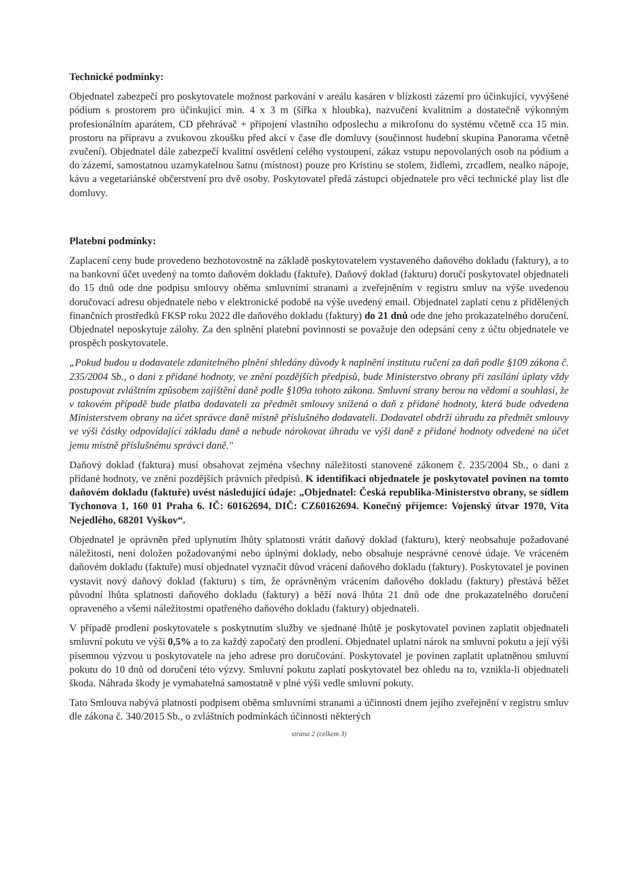Technické podmínky:
Objednatel zabezpečí pro poskytovatele možnost parkování v areálu kasáren v blízkosti zázemí pro účinkující, vyvýšené pódium s prostorem pro účinkující min. 4 x 3 m (šířka x hloubka), nazvučení kvalitním a dostatečně výkonným profesionálním aparátem, CD přehrávač + připojení vlastního odposlechu a mikrofonu do systému včetně cca 15 min. prostoru na přípravu a zvukovou zkoušku před akcí v čase dle domluvy (součinnost hudební skupina Panorama včetně zvučení). Objednatel dále zabezpečí kvalitní osvětlení celého vystoupení, zákaz vstupu nepovolaných osob na pódium a do zázemí, samostatnou uzamykatelnou šatnu (místnost) pouze pro Kristinu se stolem, židlemi, zrcadlem, nealko nápoje, kávu a vegetariánské občerstvení pro dvě osoby. Poskytovatel předá zástupci objednatele pro věci technické play list dle domluvy.
Platební podmínky:
Zaplacení ceny bude provedeno bezhotovostně na základě poskytovatelem vystaveného daňového dokladu (faktury), a to na bankovní účet uvedený na tomto daňovém dokladu (faktuře). Daňový doklad (fakturu) doručí poskytovatel objednateli do 15 dnů ode dne podpisu smlouvy oběma smluvními stranami a zveřejněním v registru smluv na výše uvedenou doručovací adresu objednatele nebo v elektronické podobě na výše uvedený email. Objednatel zaplatí cenu z přidělených finančních prostředků FKSP roku 2022 dle daňového dokladu (faktury) do 21 dnů ode dne jeho prokazatelného doručení. Objednatel neposkytuje zálohy. Za den splnění platební povinnosti se považuje den odepsání ceny z účtu objednatele ve prospěch poskytovatele.
„Pokud budou u dodavatele zdanitelného plnění shledány důvody k naplnění institutu ručení za daň podle §109 zákona č. 235/2004 Sb., o dani z přidané hodnoty, ve znění pozdějších předpisů, bude Ministerstvo obrany při zasílání úplaty vždy postupovat zvláštním způsobem zajištění daně podle §109a tohoto zákona. Smluvní strany berou na vědomí a souhlasí, že v takovém případě bude platba dodavateli za předmět smlouvy snížená o daň z přidané hodnoty, která bude odvedena Ministerstvem obrany na účet správce daně místně příslušného dodavateli. Dodavatel obdrží úhradu za předmět smlouvy ve výši částky odpovídající základu daně a nebude nárokovat úhradu ve výši daně z přidané hodnoty odvedené na účet jemu místně příslušnému správci daně."
Daňový doklad (faktura) musí obsahovat zejména všechny náležitosti stanovené zákonem č. 235/2004 Sb., o dani z přidané hodnoty, ve znění pozdějších právních předpisů. K identifikaci objednatele je poskytovatel povinen na tomto daňovém dokladu (faktuře) uvést následující údaje: „Objednatel: Česká republika-Ministerstvo obrany, se sídlem Tychonova 1, 160 01 Praha 6. IČ: 60162694, DIČ: CZ60162694. Konečný příjemce: Vojenský útvar 1970, Víta Nejedlého, 68201 Vyškov“.
Objednatel je oprávněn před uplynutím lhůty splatnosti vrátit daňový doklad (fakturu), který neobsahuje požadované náležitosti, není doložen požadovanými nebo úplnými doklady, nebo obsahuje nesprávné cenové údaje. Ve vráceném daňovém dokladu (faktuře) musí objednatel vyznačit důvod vrácení daňového dokladu (faktury). Poskytovatel je povinen vystavit nový daňový doklad (fakturu) s tím, že oprávněným vrácením daňového dokladu (faktury) přestává běžet původní lhůta splatnosti daňového dokladu (faktury) a běží nová lhůta 21 dnů ode dne prokazatelného doručení opraveného a všemi náležitostmi opatřeného daňového dokladu (faktury) objednateli.
V případě prodlení poskytovatele s poskytnutím služby ve sjednané lhůtě je poskytovatel povinen zaplatit objednateli smluvní pokutu ve výši 0,5% a to za každý započatý den prodlení. Objednatel uplatní nárok na smluvní pokutu a její výši písemnou výzvou u poskytovatele na jeho adrese pro doručování. Poskytovatel je povinen zaplatit uplatněnou smluvní pokutu do 10 dnů od doručení této výzvy. Smluvní pokutu zaplatí poskytovatel bez ohledu na to, vznikla-li objednateli škoda. Náhrada škody je vymahatelná samostatně v plné výši vedle smluvní pokuty.
Tato Smlouva nabývá platnosti podpisem oběma smluvními stranami a účinnosti dnem jejího zveřejnění v registru smluv dle zákona č. 340/2015 Sb., o zvláštních podmínkách účinnosti některých
strana 2 (celkem 3)